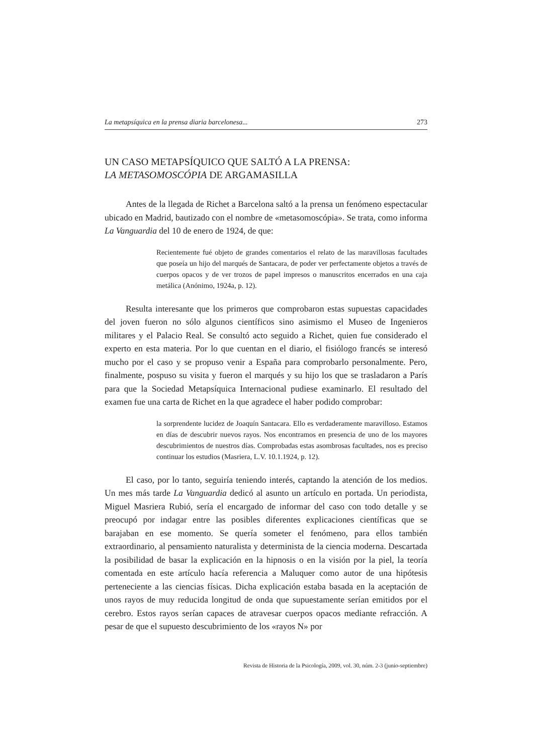La metapsíquica en la prensa diaria barcelonesa... 273
UN CASO METAPSÍQUICO QUE SALTÓ A LA PRENSA:
LA METASOMOSCÓPIA DE ARGAMASILLA
Antes de la llegada de Richet a Barcelona saltó a la prensa un fenómeno espectacular ubicado en Madrid, bautizado con el nombre de «metasomoscópia». Se trata, como informa La Vanguardia del 10 de enero de 1924, de que:
Recientemente fué objeto de grandes comentarios el relato de las maravillosas facultades que poseía un hijo del marqués de Santacara, de poder ver perfectamente objetos a través de cuerpos opacos y de ver trozos de papel impresos o manuscritos encerrados en una caja metálica (Anónimo, 1924a, p. 12).
Resulta interesante que los primeros que comprobaron estas supuestas capacidades del joven fueron no sólo algunos científicos sino asimismo el Museo de Ingenieros militares y el Palacio Real. Se consultó acto seguido a Richet, quien fue considerado el experto en esta materia. Por lo que cuentan en el diario, el fisiólogo francés se interesó mucho por el caso y se propuso venir a España para comprobarlo personalmente. Pero, finalmente, pospuso su visita y fueron el marqués y su hijo los que se trasladaron a París para que la Sociedad Metapsíquica Internacional pudiese examinarlo. El resultado del examen fue una carta de Richet en la que agradece el haber podido comprobar:
la sorprendente lucidez de Joaquín Santacara. Ello es verdaderamente maravilloso. Estamos en días de descubrir nuevos rayos. Nos encontramos en presencia de uno de los mayores descubrimientos de nuestros días. Comprobadas estas asombrosas facultades, nos es preciso continuar los estudios (Masriera, L.V. 10.1.1924, p. 12).
El caso, por lo tanto, seguiría teniendo interés, captando la atención de los medios. Un mes más tarde La Vanguardia dedicó al asunto un artículo en portada. Un periodista, Miguel Masriera Rubió, sería el encargado de informar del caso con todo detalle y se preocupó por indagar entre las posibles diferentes explicaciones científicas que se barajaban en ese momento. Se quería someter el fenómeno, para ellos también extraordinario, al pensamiento naturalista y determinista de la ciencia moderna. Descartada la posibilidad de basar la explicación en la hipnosis o en la visión por la piel, la teoría comentada en este artículo hacía referencia a Maluquer como autor de una hipótesis perteneciente a las ciencias físicas. Dicha explicación estaba basada en la aceptación de unos rayos de muy reducida longitud de onda que supuestamente serían emitidos por el cerebro. Estos rayos serían capaces de atravesar cuerpos opacos mediante refracción. A pesar de que el supuesto descubrimiento de los «rayos N» por
Revista de Historia de la Psicología, 2009, vol. 30, núm. 2-3 (junio-septiembre)